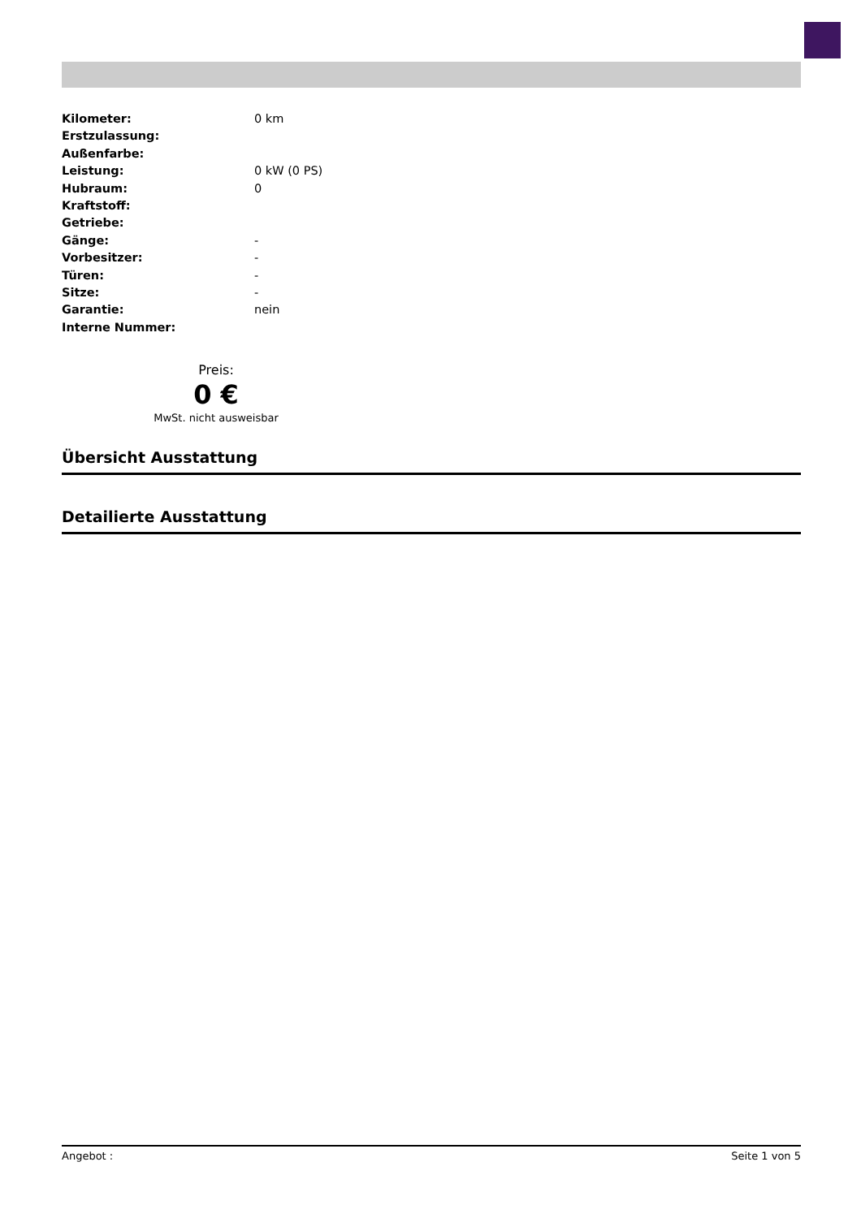| Kilometer: | 0 km |
| Erstzulassung: | |
| Außenfarbe: | |
| Leistung: | 0 kW (0 PS) |
| Hubraum: | 0 |
| Kraftstoff: | |
| Getriebe: | |
| Gänge: | - |
| Vorbesitzer: | - |
| Türen: | - |
| Sitze: | - |
| Garantie: | nein |
| Interne Nummer: | |
Preis:
0 €
MwSt. nicht ausweisbar
Übersicht Ausstattung
Detailierte Ausstattung
Angebot : Seite 1 von 5